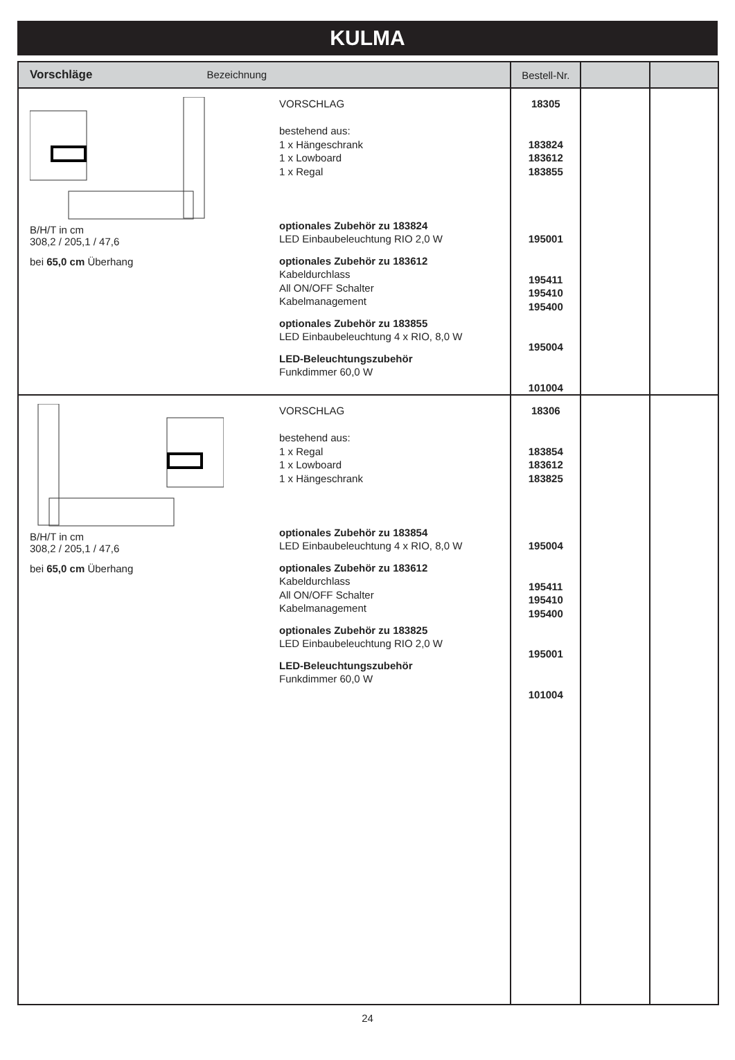KULMA
| Vorschläge Bezeichnung | Bestell-Nr. | | |
| --- | --- | --- | --- |
| B/H/T in cm 308,2 / 205,1 / 47,6 bei 65,0 cm Überhang VORSCHLAG bestehend aus: 1 x Hängeschrank 1 x Lowboard 1 x Regal optionales Zubehör zu 183824 LED Einbaubeleuchtung RIO 2,0 W optionales Zubehör zu 183612 Kabeldurchlass All ON/OFF Schalter Kabelmanagement optionales Zubehör zu 183855 LED Einbaubeleuchtung 4 x RIO, 8,0 W LED-Beleuchtungszubehör Funkdimmer 60,0 W | 18305 183824 183612 183855 195001 195411 195410 195400 195004 101004 | | |
| B/H/T in cm 308,2 / 205,1 / 47,6 bei 65,0 cm Überhang VORSCHLAG bestehend aus: 1 x Regal 1 x Lowboard 1 x Hängeschrank optionales Zubehör zu 183854 LED Einbaubeleuchtung 4 x RIO, 8,0 W optionales Zubehör zu 183612 Kabeldurchlass All ON/OFF Schalter Kabelmanagement optionales Zubehör zu 183825 LED Einbaubeleuchtung RIO 2,0 W LED-Beleuchtungszubehör Funkdimmer 60,0 W | 18306 183854 183612 183825 195004 195411 195410 195400 195001 101004 | | |
24